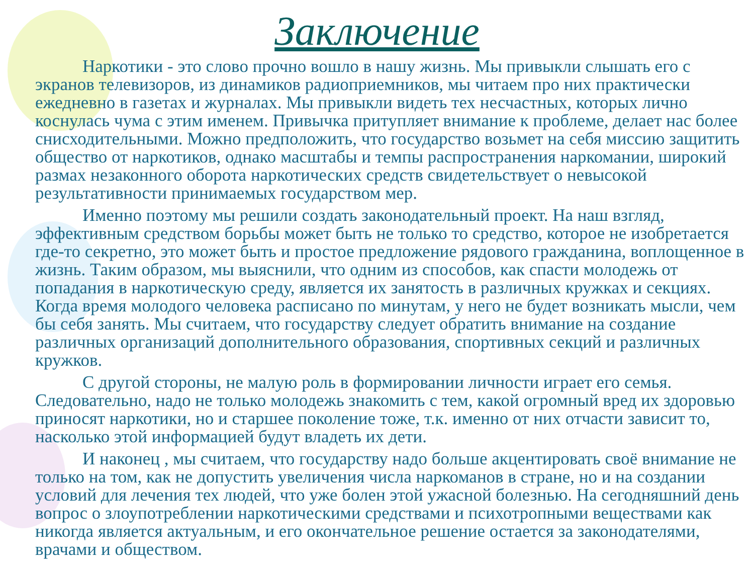Заключение
Наркотики - это слово прочно вошло в нашу жизнь. Мы привыкли слышать его с экранов телевизоров, из динамиков радиоприемников, мы читаем про них практически ежедневно в газетах и журналах. Мы привыкли видеть тех несчастных, которых лично коснулась чума с этим именем. Привычка притупляет внимание к проблеме, делает нас более снисходительными. Можно предположить, что государство возьмет на себя миссию защитить общество от наркотиков, однако масштабы и темпы распространения наркомании, широкий размах незаконного оборота наркотических средств свидетельствует о невысокой результативности принимаемых государством мер.
Именно поэтому мы решили создать законодательный проект. На наш взгляд, эффективным средством борьбы может быть не только то средство, которое не изобретается где-то секретно, это может быть и простое предложение рядового гражданина, воплощенное в жизнь. Таким образом, мы выяснили, что одним из способов, как спасти молодежь от попадания в наркотическую среду, является их занятость в различных кружках и секциях. Когда время молодого человека расписано по минутам, у него не будет возникать мысли, чем бы себя занять. Мы считаем, что государству следует обратить внимание на создание различных организаций дополнительного образования, спортивных секций и различных кружков.
С другой стороны, не малую роль в формировании личности играет его семья. Следовательно, надо не только молодежь знакомить с тем, какой огромный вред их здоровью приносят наркотики, но и старшее поколение тоже, т.к. именно от них отчасти зависит то, насколько этой информацией будут владеть их дети.
И наконец , мы считаем, что государству надо больше акцентировать своё внимание не только на том, как не допустить увеличения числа наркоманов в стране, но и на создании условий для лечения тех людей, что уже болен этой ужасной болезнью. На сегодняшний день вопрос о злоупотреблении наркотическими средствами и психотропными веществами как никогда является актуальным, и его окончательное решение остается за законодателями, врачами и обществом.